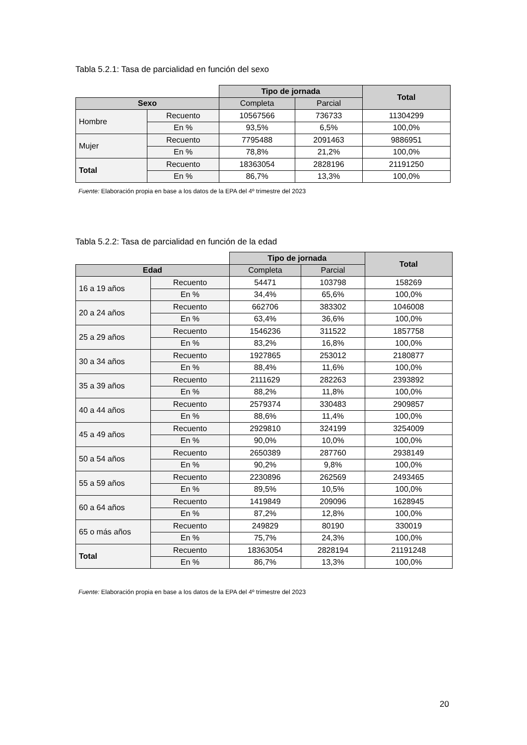Tabla 5.2.1: Tasa de parcialidad en función del sexo
| | | Tipo de jornada | | Total |
| Sexo | | Completa | Parcial | |
| Hombre | Recuento | 10567566 | 736733 | 11304299 |
| | En % | 93,5% | 6,5% | 100,0% |
| Mujer | Recuento | 7795488 | 2091463 | 9886951 |
| | En % | 78,8% | 21,2% | 100,0% |
| Total | Recuento | 18363054 | 2828196 | 21191250 |
| | En % | 86,7% | 13,3% | 100,0% |
Fuente: Elaboración propia en base a los datos de la EPA del 4º trimestre del 2023
Tabla 5.2.2: Tasa de parcialidad en función de la edad
| | | Tipo de jornada | | Total |
| Edad | | Completa | Parcial | |
| 16 a 19 años | Recuento | 54471 | 103798 | 158269 |
| | En % | 34,4% | 65,6% | 100,0% |
| 20 a 24 años | Recuento | 662706 | 383302 | 1046008 |
| | En % | 63,4% | 36,6% | 100,0% |
| 25 a 29 años | Recuento | 1546236 | 311522 | 1857758 |
| | En % | 83,2% | 16,8% | 100,0% |
| 30 a 34 años | Recuento | 1927865 | 253012 | 2180877 |
| | En % | 88,4% | 11,6% | 100,0% |
| 35 a 39 años | Recuento | 2111629 | 282263 | 2393892 |
| | En % | 88,2% | 11,8% | 100,0% |
| 40 a 44 años | Recuento | 2579374 | 330483 | 2909857 |
| | En % | 88,6% | 11,4% | 100,0% |
| 45 a 49 años | Recuento | 2929810 | 324199 | 3254009 |
| | En % | 90,0% | 10,0% | 100,0% |
| 50 a 54 años | Recuento | 2650389 | 287760 | 2938149 |
| | En % | 90,2% | 9,8% | 100,0% |
| 55 a 59 años | Recuento | 2230896 | 262569 | 2493465 |
| | En % | 89,5% | 10,5% | 100,0% |
| 60 a 64 años | Recuento | 1419849 | 209096 | 1628945 |
| | En % | 87,2% | 12,8% | 100,0% |
| 65 o más años | Recuento | 249829 | 80190 | 330019 |
| | En % | 75,7% | 24,3% | 100,0% |
| Total | Recuento | 18363054 | 2828194 | 21191248 |
| | En % | 86,7% | 13,3% | 100,0% |
Fuente: Elaboración propia en base a los datos de la EPA del 4º trimestre del 2023
20